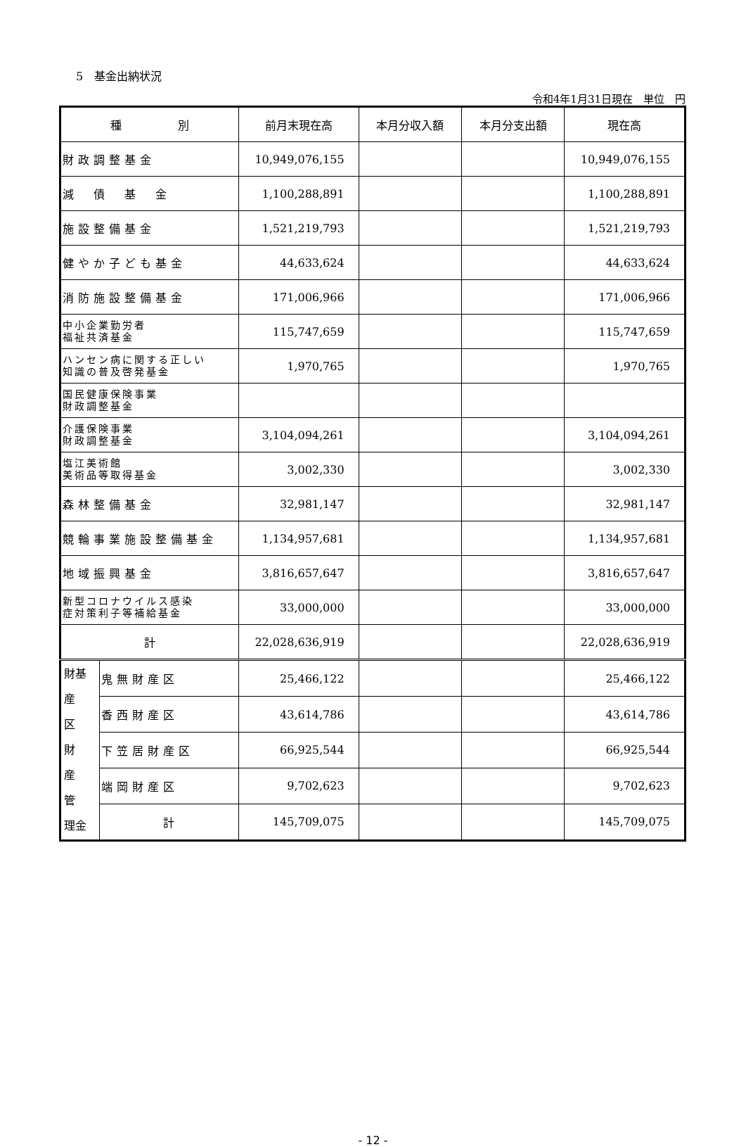5　基金出納状況
令和4年1月31日現在　単位　円
| 種 別 | | 前月末現在高 | 本月分収入額 | 本月分支出額 | 現在高 |
| --- | --- | --- | --- | --- | --- |
| 財政調整基金 | | 10,949,076,155 | | | 10,949,076,155 |
| 減 債 基 金 | | 1,100,288,891 | | | 1,100,288,891 |
| 施設整備基金 | | 1,521,219,793 | | | 1,521,219,793 |
| 健やか子ども基金 | | 44,633,624 | | | 44,633,624 |
| 消防施設整備基金 | | 171,006,966 | | | 171,006,966 |
| 中小企業勤労者 福祉共済基金 | | 115,747,659 | | | 115,747,659 |
| ハンセン病に関する正しい 知識の普及啓発基金 | | 1,970,765 | | | 1,970,765 |
| 国民健康保険事業 財政調整基金 | | | | | |
| 介護保険事業 財政調整基金 | | 3,104,094,261 | | | 3,104,094,261 |
| 塩江美術館 美術品等取得基金 | | 3,002,330 | | | 3,002,330 |
| 森林整備基金 | | 32,981,147 | | | 32,981,147 |
| 競輪事業施設整備基金 | | 1,134,957,681 | | | 1,134,957,681 |
| 地域振興基金 | | 3,816,657,647 | | | 3,816,657,647 |
| 新型コロナウイルス感染 症対策利子等補給基金 | | 33,000,000 | | | 33,000,000 |
| 計 | | 22,028,636,919 | | | 22,028,636,919 |
| 財基 産 区 財 産 管 理金 | 鬼無財産区 | 25,466,122 | | | 25,466,122 |
| | 香西財産区 | 43,614,786 | | | 43,614,786 |
| | 下笠居財産区 | 66,925,544 | | | 66,925,544 |
| | 端岡財産区 | 9,702,623 | | | 9,702,623 |
| | 計 | 145,709,075 | | | 145,709,075 |
- 12 -